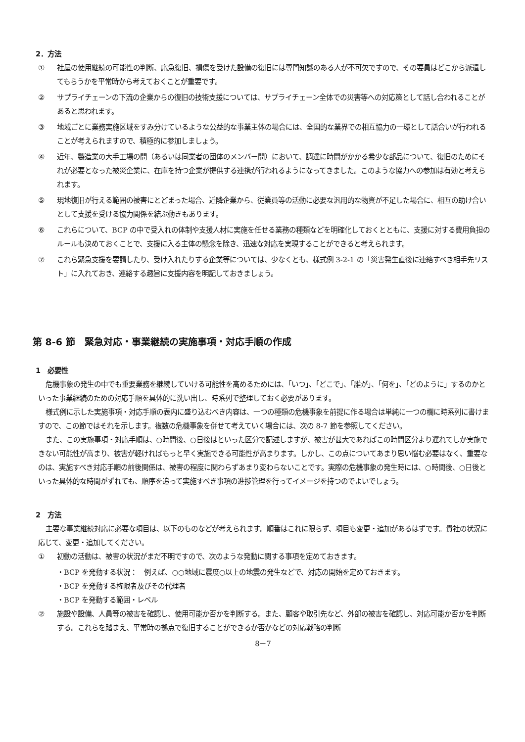2．方法
① 社屋の使用継続の可能性の判断、応急復旧、損傷を受けた設備の復旧には専門知識のある人が不可欠ですので、その要員はどこから派遣してもらうかを平常時から考えておくことが重要です。
② サプライチェーンの下流の企業からの復旧の技術支援については、サプライチェーン全体での災害等への対応策として話し合われることがあると思われます。
③ 地域ごとに業務実施区域をすみ分けているような公益的な事業主体の場合には、全国的な業界での相互協力の一環として話合いが行われることが考えられますので、積極的に参加しましょう。
④ 近年、製造業の大手工場の間（あるいは同業者の団体のメンバー間）において、調達に時間がかかる希少な部品について、復旧のためにそれが必要となった被災企業に、在庫を持つ企業が提供する連携が行われるようになってきました。このような協力への参加は有効と考えられます。
⑤ 現地復旧が行える範囲の被害にとどまった場合、近隣企業から、従業員等の活動に必要な汎用的な物資が不足した場合に、相互の助け合いとして支援を受ける協力関係を結ぶ動きもあります。
⑥ これらについて、BCP の中で受入れの体制や支援人材に実施を任せる業務の種類などを明確化しておくとともに、支援に対する費用負担のルールも決めておくことで、支援に入る主体の懸念を除き、迅速な対応を実現することができると考えられます。
⑦ これら緊急支援を要請したり、受け入れたりする企業等については、少なくとも、様式例 3-2-1 の「災害発生直後に連絡すべき相手先リスト」に入れておき、連絡する趣旨に支援内容を明記しておきましょう。
第 8-6 節　緊急対応・事業継続の実施事項・対応手順の作成
1　必要性
危機事象の発生の中でも重要業務を継続していける可能性を高めるためには、「いつ」、「どこで」、「誰が」、「何を」、「どのように」するのかといった事業継続のための対応手順を具体的に洗い出し、時系列で整理しておく必要があります。
様式例に示した実施事項・対応手順の表内に盛り込むべき内容は、一つの種類の危機事象を前提に作る場合は単純に一つの欄に時系列に書けますので、この節ではそれを示します。複数の危機事象を併せて考えていく場合には、次の 8-7 節を参照してください。
また、この実施事項・対応手順は、○時間後、○日後はといった区分で記述しますが、被害が甚大であればこの時間区分より遅れてしか実施できない可能性が高まり、被害が軽ければもっと早く実施できる可能性が高まります。しかし、この点についてあまり思い悩む必要はなく、重要なのは、実施すべき対応手順の前後関係は、被害の程度に関わらずあまり変わらないことです。実際の危機事象の発生時には、○時間後、○日後といった具体的な時間がずれても、順序を追って実施すべき事項の進捗管理を行ってイメージを持つのでよいでしょう。
2　方法
主要な事業継続対応に必要な項目は、以下のものなどが考えられます。順番はこれに限らず、項目も変更・追加があるはずです。貴社の状況に応じて、変更・追加してください。
① 初動の活動は、被害の状況がまだ不明ですので、次のような発動に関する事項を定めておきます。
・BCP を発動する状況：　例えば、○○地域に震度○以上の地震の発生などで、対応の開始を定めておきます。
・BCP を発動する権限者及びその代理者
・BCP を発動する範囲・レベル
② 施設や設備、人員等の被害を確認し、使用可能か否かを判断する。また、顧客や取引先など、外部の被害を確認し、対応可能か否かを判断する。これらを踏まえ、平常時の拠点で復旧することができるか否かなどの対応戦略の判断
8－7